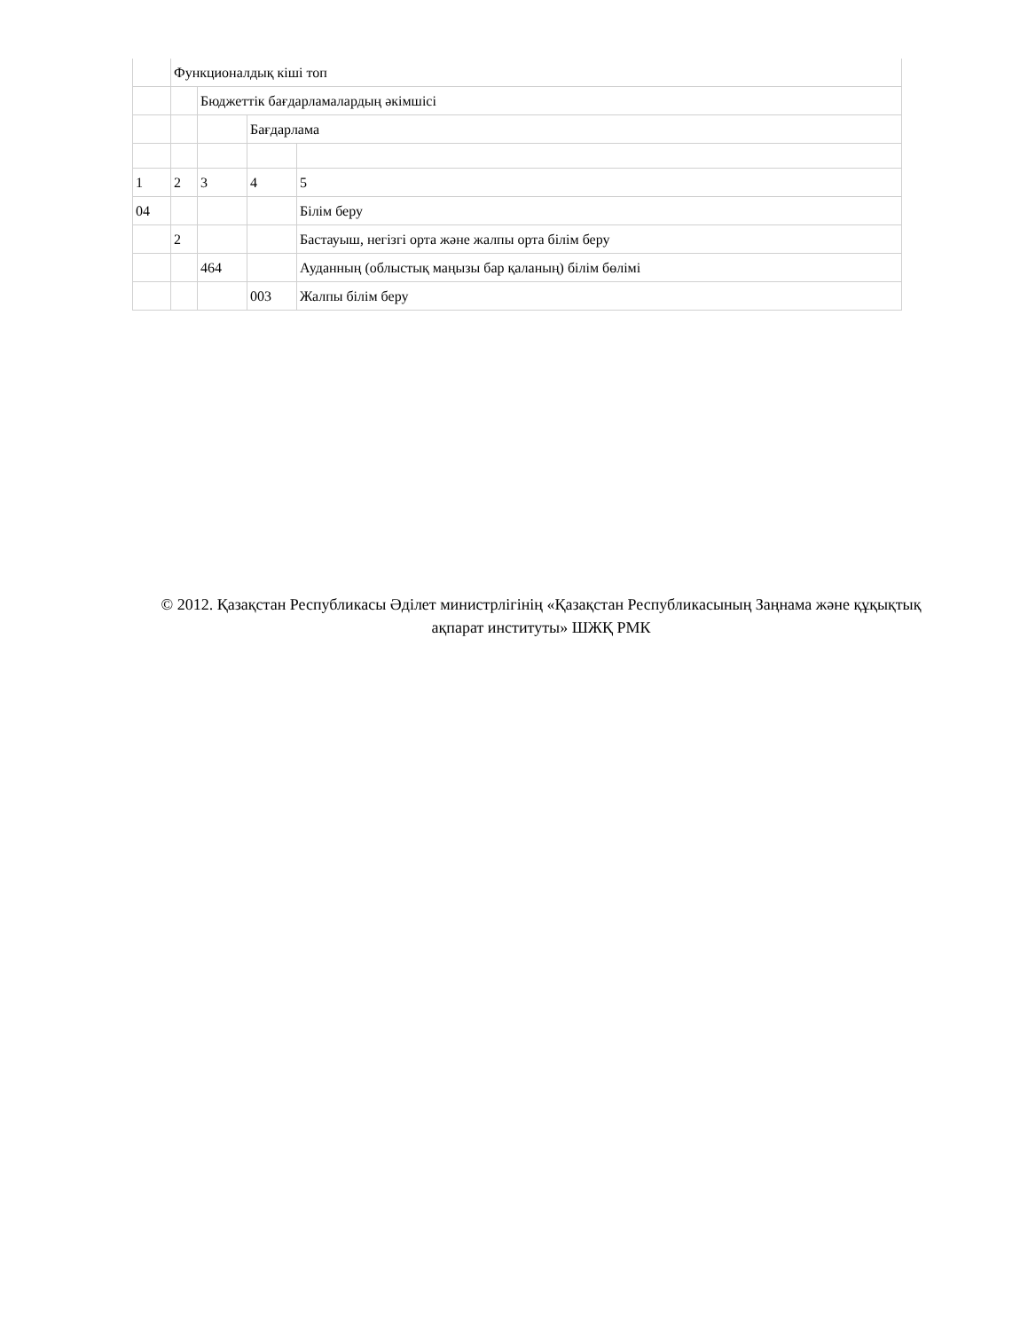| | Функционалдық кіші топ | | | |
| | | Бюджеттік бағдарламалардың әкімшісі | | |
| | | | Бағдарлама | |
| 1 | 2 | 3 | 4 | 5 |
| 04 | | | | Білім беру |
| | 2 | | | Бастауыш, негізгі орта және жалпы орта білім беру |
| | | 464 | | Ауданның (облыстық маңызы бар қаланың) білім бөлімі |
| | | | 003 | Жалпы білім беру |
© 2012. Қазақстан Республикасы Әділет министрлігінің «Қазақстан Республикасының Заңнама және құқықтық ақпарат институты» ШЖҚ РМК